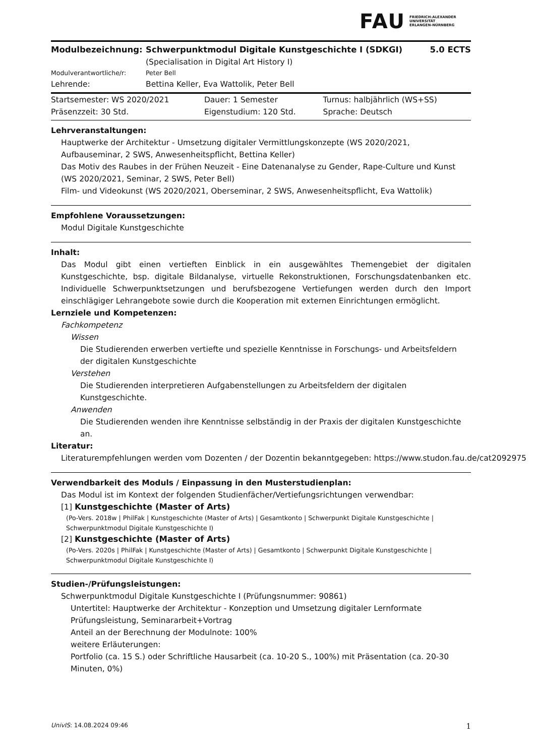FAU FRIEDRICH-ALEXANDER
UNIVERSITÄT
ERLANGEN-NÜRNBERG
| Modulbezeichnung: | Schwerpunktmodul Digitale Kunstgeschichte I (SDKGI) (Specialisation in Digital Art History I) | 5.0 ECTS |
| Modulverantwortliche/r: | Peter Bell | |
| Lehrende: | Bettina Keller, Eva Wattolik, Peter Bell | |
| Startsemester: WS 2020/2021 | Dauer: 1 Semester | Turnus: halbjährlich (WS+SS) |
| Präsenzzeit: 30 Std. | Eigenstudium: 120 Std. | Sprache: Deutsch |
Lehrveranstaltungen:
Hauptwerke der Architektur - Umsetzung digitaler Vermittlungskonzepte (WS 2020/2021, Aufbauseminar, 2 SWS, Anwesenheitspflicht, Bettina Keller)
Das Motiv des Raubes in der Frühen Neuzeit - Eine Datenanalyse zu Gender, Rape-Culture und Kunst (WS 2020/2021, Seminar, 2 SWS, Peter Bell)
Film- und Videokunst (WS 2020/2021, Oberseminar, 2 SWS, Anwesenheitspflicht, Eva Wattolik)
Empfohlene Voraussetzungen:
Modul Digitale Kunstgeschichte
Inhalt:
Das Modul gibt einen vertieften Einblick in ein ausgewähltes Themengebiet der digitalen Kunstgeschichte, bsp. digitale Bildanalyse, virtuelle Rekonstruktionen, Forschungsdatenbanken etc. Individuelle Schwerpunktsetzungen und berufsbezogene Vertiefungen werden durch den Import einschlägiger Lehrangebote sowie durch die Kooperation mit externen Einrichtungen ermöglicht.
Lernziele und Kompetenzen:
Fachkompetenz
Wissen
Die Studierenden erwerben vertiefte und spezielle Kenntnisse in Forschungs- und Arbeitsfeldern der digitalen Kunstgeschichte
Verstehen
Die Studierenden interpretieren Aufgabenstellungen zu Arbeitsfeldern der digitalen Kunstgeschichte.
Anwenden
Die Studierenden wenden ihre Kenntnisse selbständig in der Praxis der digitalen Kunstgeschichte an.
Literatur:
Literaturempfehlungen werden vom Dozenten / der Dozentin bekanntgegeben: https://www.studon.fau.de/cat2092975
Verwendbarkeit des Moduls / Einpassung in den Musterstudienplan:
Das Modul ist im Kontext der folgenden Studienfächer/Vertiefungsrichtungen verwendbar:
[1] Kunstgeschichte (Master of Arts)
(Po-Vers. 2018w | PhilFak | Kunstgeschichte (Master of Arts) | Gesamtkonto | Schwerpunkt Digitale Kunstgeschichte | Schwerpunktmodul Digitale Kunstgeschichte I)
[2] Kunstgeschichte (Master of Arts)
(Po-Vers. 2020s | PhilFak | Kunstgeschichte (Master of Arts) | Gesamtkonto | Schwerpunkt Digitale Kunstgeschichte | Schwerpunktmodul Digitale Kunstgeschichte I)
Studien-/Prüfungsleistungen:
Schwerpunktmodul Digitale Kunstgeschichte I (Prüfungsnummer: 90861)
Untertitel: Hauptwerke der Architektur - Konzeption und Umsetzung digitaler Lernformate Prüfungsleistung, Seminararbeit+Vortrag
Anteil an der Berechnung der Modulnote: 100%
weitere Erläuterungen:
Portfolio (ca. 15 S.) oder Schriftliche Hausarbeit (ca. 10-20 S., 100%) mit Präsentation (ca. 20-30 Minuten, 0%)
UnivIS: 14.08.2024 09:46 1